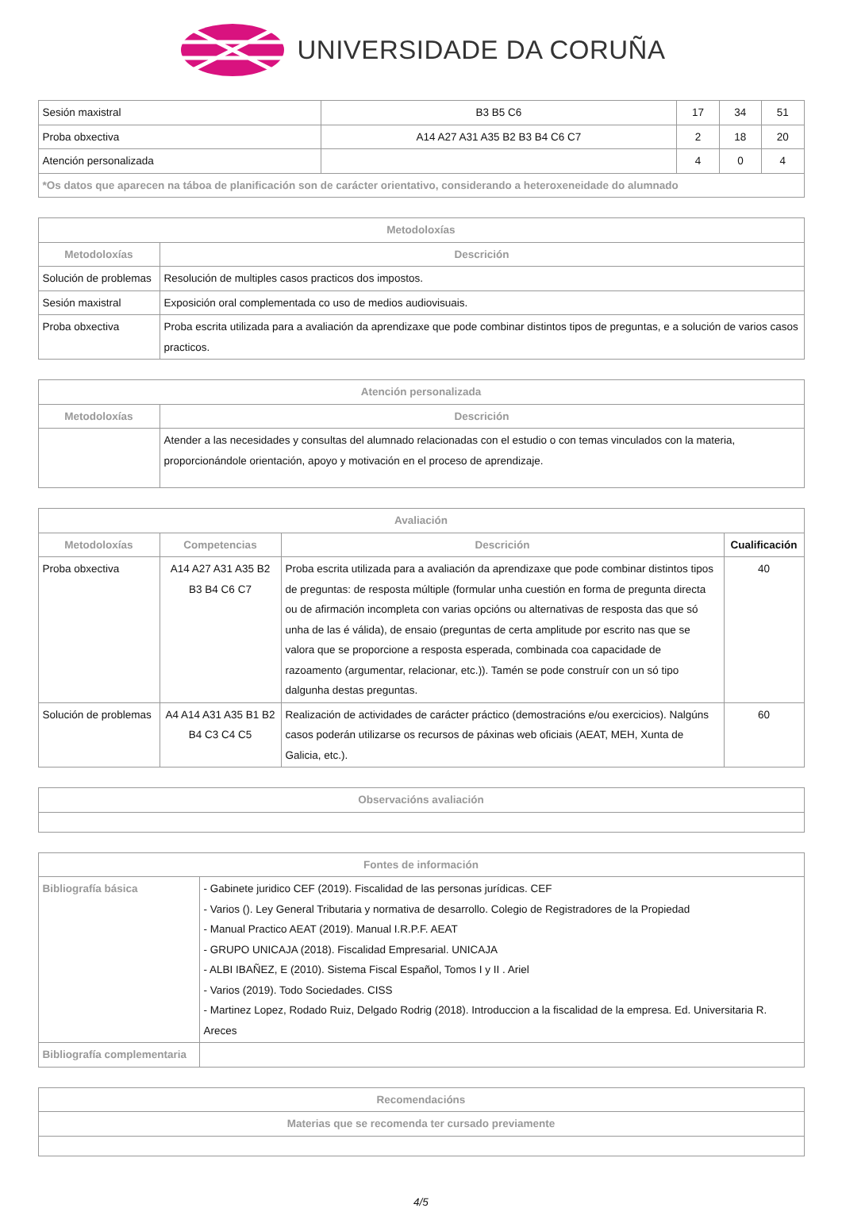UNIVERSIDADE DA CORUÑA
| Sesión maxistral | B3 B5 C6 | 17 | 34 | 51 |
| Proba obxectiva | A14 A27 A31 A35 B2 B3 B4 C6 C7 | 2 | 18 | 20 |
| Atención personalizada | | 4 | 0 | 4 |
| *Os datos que aparecen na táboa de planificación son de carácter orientativo, considerando a heteroxeneidade do alumnado | | | | |
| Metodoloxías | |
| --- | --- |
| Metodoloxías | Descrición |
| Solución de problemas | Resolución de multiples casos practicos dos impostos. |
| Sesión maxistral | Exposición oral complementada co uso de medios audiovisuais. |
| Proba obxectiva | Proba escrita utilizada para a avaliación da aprendizaxe que pode combinar distintos tipos de preguntas, e a solución de varios casos practicos. |
| Atención personalizada | |
| --- | --- |
| Metodoloxías | Descrición |
| | Atender a las necesidades y consultas del alumnado relacionadas con el estudio o con temas vinculados con la materia, proporcionándole orientación, apoyo y motivación en el proceso de aprendizaje. |
| Avaliación | | | |
| --- | --- | --- | --- |
| Metodoloxías | Competencias | Descrición | Cualificación |
| Proba obxectiva | A14 A27 A31 A35 B2 B3 B4 C6 C7 | Proba escrita utilizada para a avaliación da aprendizaxe que pode combinar distintos tipos de preguntas: de resposta múltiple (formular unha cuestión en forma de pregunta directa ou de afirmación incompleta con varias opcións ou alternativas de resposta das que só unha de las é válida), de ensaio (preguntas de certa amplitude por escrito nas que se valora que se proporcione a resposta esperada, combinada coa capacidade de razoamento (argumentar, relacionar, etc.)). Tamén se pode construír con un só tipo dalgunha destas preguntas. | 40 |
| Solución de problemas | A4 A14 A31 A35 B1 B2 B4 C3 C4 C5 | Realización de actividades de carácter práctico (demostracións e/ou exercicios). Nalgúns casos poderán utilizarse os recursos de páxinas web oficiais (AEAT, MEH, Xunta de Galicia, etc.). | 60 |
| Observacións avaliación |
| --- |
| Fontes de información | |
| --- | --- |
| Bibliografía básica | - Gabinete juridico CEF (2019). Fiscalidad de las personas jurídicas. CEF - Varios (). Ley General Tributaria y normativa de desarrollo. Colegio de Registradores de la Propiedad - Manual Practico AEAT (2019). Manual I.R.P.F. AEAT - GRUPO UNICAJA (2018). Fiscalidad Empresarial. UNICAJA - ALBI IBAÑEZ, E (2010). Sistema Fiscal Español, Tomos I y II . Ariel - Varios (2019). Todo Sociedades. CISS - Martinez Lopez, Rodado Ruiz, Delgado Rodrig (2018). Introduccion a la fiscalidad de la empresa. Ed. Universitaria R. Areces |
| Bibliografía complementaria | |
| Recomendacións |
| --- |
| Materias que se recomenda ter cursado previamente |
4/5